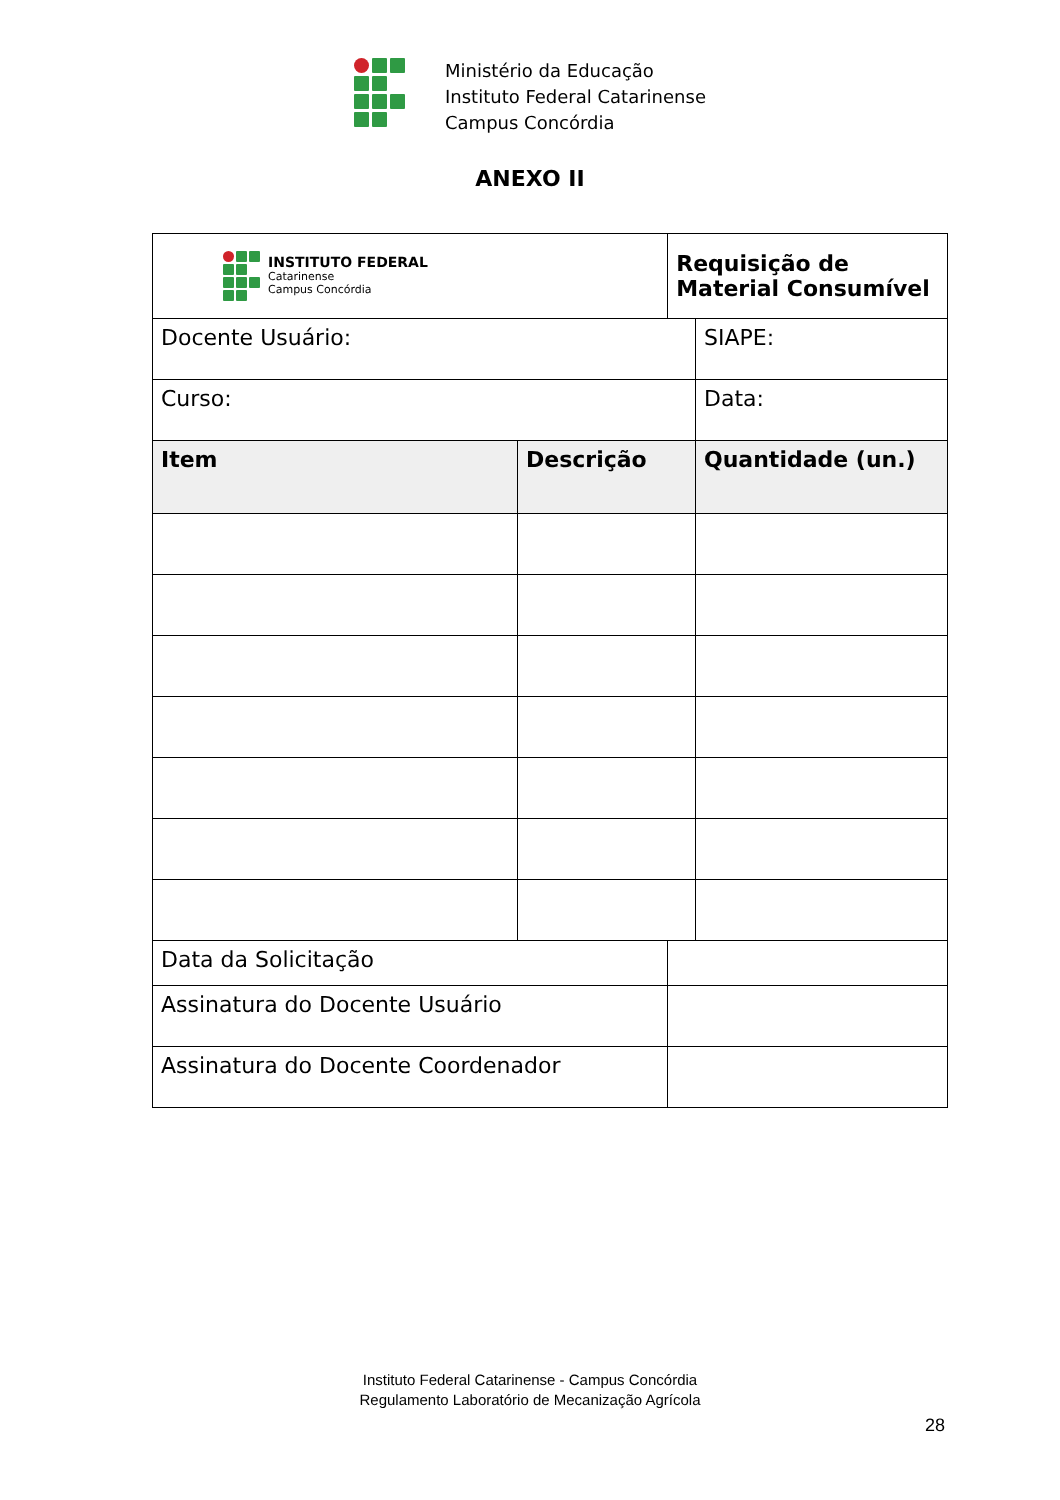Ministério da Educação
Instituto Federal Catarinense
Campus Concórdia
ANEXO II
| INSTITUTO FEDERAL Catarinense Campus Concórdia | | Requisição de Material Consumível | |
| Docente Usuário: | | | SIAPE: |
| Curso: | | | Data: |
| Item | Descrição | | Quantidade (un.) |
| Data da Solicitação | | | |
| Assinatura do Docente Usuário | | | |
| Assinatura do Docente Coordenador | | | |
Instituto Federal Catarinense - Campus Concórdia
Regulamento Laboratório de Mecanização Agrícola
28